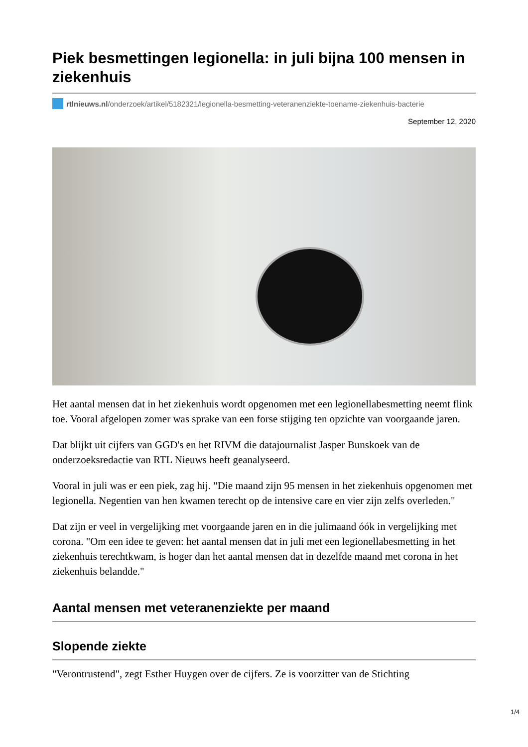Piek besmettingen legionella: in juli bijna 100 mensen in ziekenhuis
rtlnieuws.nl/onderzoek/artikel/5182321/legionella-besmetting-veteranenziekte-toename-ziekenhuis-bacterie
September 12, 2020
Het aantal mensen dat in het ziekenhuis wordt opgenomen met een legionellabesmetting neemt flink toe. Vooral afgelopen zomer was sprake van een forse stijging ten opzichte van voorgaande jaren.
Dat blijkt uit cijfers van GGD's en het RIVM die datajournalist Jasper Bunskoek van de onderzoeksredactie van RTL Nieuws heeft geanalyseerd.
Vooral in juli was er een piek, zag hij. "Die maand zijn 95 mensen in het ziekenhuis opgenomen met legionella. Negentien van hen kwamen terecht op de intensive care en vier zijn zelfs overleden."
Dat zijn er veel in vergelijking met voorgaande jaren en in die julimaand óók in vergelijking met corona. "Om een idee te geven: het aantal mensen dat in juli met een legionellabesmetting in het ziekenhuis terechtkwam, is hoger dan het aantal mensen dat in dezelfde maand met corona in het ziekenhuis belandde."
Aantal mensen met veteranenziekte per maand
Slopende ziekte
"Verontrustend", zegt Esther Huygen over de cijfers. Ze is voorzitter van de Stichting
1/4